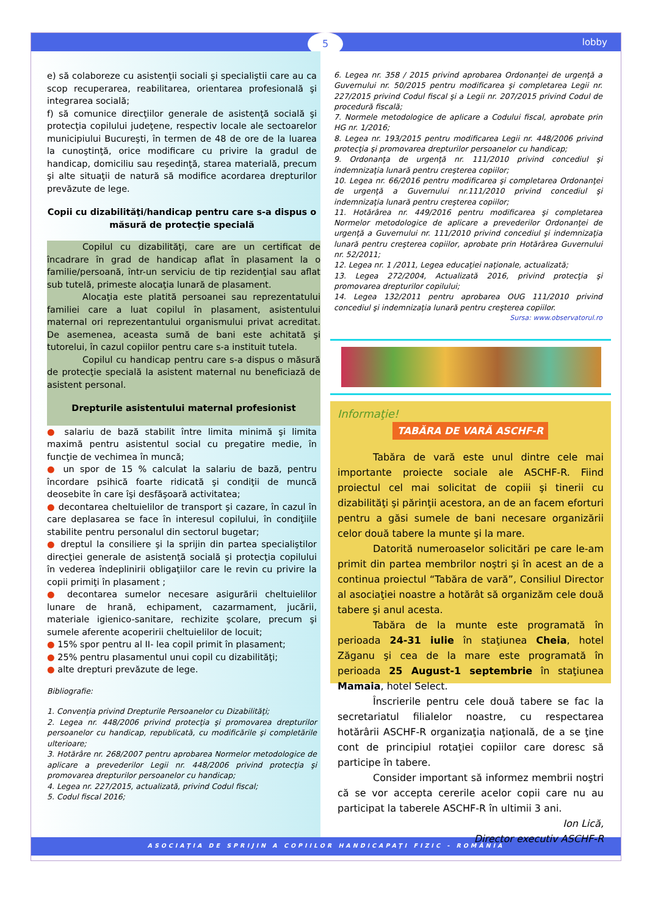5 lobby
e) să colaboreze cu asistenţii sociali şi specialiştii care au ca scop recuperarea, reabilitarea, orientarea profesională şi integrarea socială;
f) să comunice direcţiilor generale de asistenţă socială şi protecţia copilului judeţene, respectiv locale ale sectoarelor municipiului Bucureşti, în termen de 48 de ore de la luarea la cunoştinţă, orice modificare cu privire la gradul de handicap, domiciliu sau reşedinţă, starea materială, precum şi alte situaţii de natură să modifice acordarea drepturilor prevăzute de lege.
Copii cu dizabilităţi/handicap pentru care s-a dispus o măsură de protecţie specială
Copilul cu dizabilităţi, care are un certificat de încadrare în grad de handicap aflat în plasament la o familie/persoană, într-un serviciu de tip rezidenţial sau aflat sub tutelă, primeste alocaţia lunară de plasament.
Alocaţia este platită persoanei sau reprezentatului familiei care a luat copilul în plasament, asistentului maternal ori reprezentantului organismului privat acreditat. De asemenea, aceasta sumă de bani este achitată şi tutorelui, în cazul copiilor pentru care s-a instituit tutela.
Copilul cu handicap pentru care s-a dispus o măsură de protecţie specială la asistent maternal nu beneficiază de asistent personal.
Drepturile asistentului maternal profesionist
● salariu de bază stabilit între limita minimă şi limita maximă pentru asistentul social cu pregatire medie, în funcţie de vechimea în muncă;
● un spor de 15 % calculat la salariu de bază, pentru încordare psihică foarte ridicată şi condiţii de muncă deosebite în care îşi desfăşoară activitatea;
● decontarea cheltuielilor de transport şi cazare, în cazul în care deplasarea se face în interesul copilului, în condiţiile stabilite pentru personalul din sectorul bugetar;
● dreptul la consiliere şi la sprijin din partea specialiştilor direcţiei generale de asistenţă socială şi protecţia copilului în vederea îndeplinirii obligaţiilor care le revin cu privire la copii primiţi în plasament ;
● decontarea sumelor necesare asigurării cheltuielilor lunare de hrană, echipament, cazarmament, jucării, materiale igienico-sanitare, rechizite şcolare, precum şi sumele aferente acoperirii cheltuielilor de locuit;
● 15% spor pentru al II- lea copil primit în plasament;
● 25% pentru plasamentul unui copil cu dizabilităţi;
● alte drepturi prevăzute de lege.
Bibliografie:
1. Convenţia privind Drepturile Persoanelor cu Dizabilităţi;
2. Legea nr. 448/2006 privind protecţia şi promovarea drepturilor persoanelor cu handicap, republicată, cu modificările şi completările ulterioare;
3. Hotărâre nr. 268/2007 pentru aprobarea Normelor metodologice de aplicare a prevederilor Legii nr. 448/2006 privind protecţia şi promovarea drepturilor persoanelor cu handicap;
4. Legea nr. 227/2015, actualizată, privind Codul fiscal;
5. Codul fiscal 2016;
6. Legea nr. 358 / 2015 privind aprobarea Ordonanţei de urgenţă a Guvernului nr. 50/2015 pentru modificarea şi completarea Legii nr. 227/2015 privind Codul fiscal şi a Legii nr. 207/2015 privind Codul de procedură fiscală;
7. Normele metodologice de aplicare a Codului fiscal, aprobate prin HG nr. 1/2016;
8. Legea nr. 193/2015 pentru modificarea Legii nr. 448/2006 privind protecţia şi promovarea drepturilor persoanelor cu handicap;
9. Ordonanţa de urgenţă nr. 111/2010 privind concediul şi indemnizaţia lunară pentru creşterea copiilor;
10. Legea nr. 66/2016 pentru modificarea şi completarea Ordonanţei de urgenţă a Guvernului nr.111/2010 privind concediul şi indemnizaţia lunară pentru creşterea copiilor;
11. Hotărârea nr. 449/2016 pentru modificarea şi completarea Normelor metodologice de aplicare a prevederilor Ordonanţei de urgenţă a Guvernului nr. 111/2010 privind concediul şi indemnizaţia lunară pentru creşterea copiilor, aprobate prin Hotărârea Guvernului nr. 52/2011;
12. Legea nr. 1 /2011, Legea educaţiei naţionale, actualizată;
13. Legea 272/2004, Actualizată 2016, privind protecţia şi promovarea drepturilor copilului;
14. Legea 132/2011 pentru aprobarea OUG 111/2010 privind concediul şi indemnizaţia lunară pentru creşterea copiilor.
Sursa: www.observatorul.ro
Informaţie!
TABĂRA DE VARĂ ASCHF-R
Tabăra de vară este unul dintre cele mai importante proiecte sociale ale ASCHF-R. Fiind proiectul cel mai solicitat de copiii şi tinerii cu dizabilităţi şi părinţii acestora, an de an facem eforturi pentru a găsi sumele de bani necesare organizării celor două tabere la munte şi la mare.
Datorită numeroaselor solicitări pe care le-am primit din partea membrilor noştri şi în acest an de a continua proiectul “Tabăra de vară”, Consiliul Director al asociaţiei noastre a hotărât să organizăm cele două tabere şi anul acesta.
Tabăra de la munte este programată în perioada 24-31 iulie în staţiunea Cheia, hotel Zăganu şi cea de la mare este programată în perioada 25 August-1 septembrie în staţiunea Mamaia, hotel Select.
Înscrierile pentru cele două tabere se fac la secretariatul filialelor noastre, cu respectarea hotărârii ASCHF-R organizaţia naţională, de a se ţine cont de principiul rotaţiei copiilor care doresc să participe în tabere.
Consider important să informez membrii noştri că se vor accepta cererile acelor copii care nu au participat la taberele ASCHF-R în ultimii 3 ani.
Ion Lică,
Director executiv ASCHF-R
ASOCIAŢIA DE SPRIJIN A COPIILOR HANDICAPAŢI FIZIC - ROMÂNIA